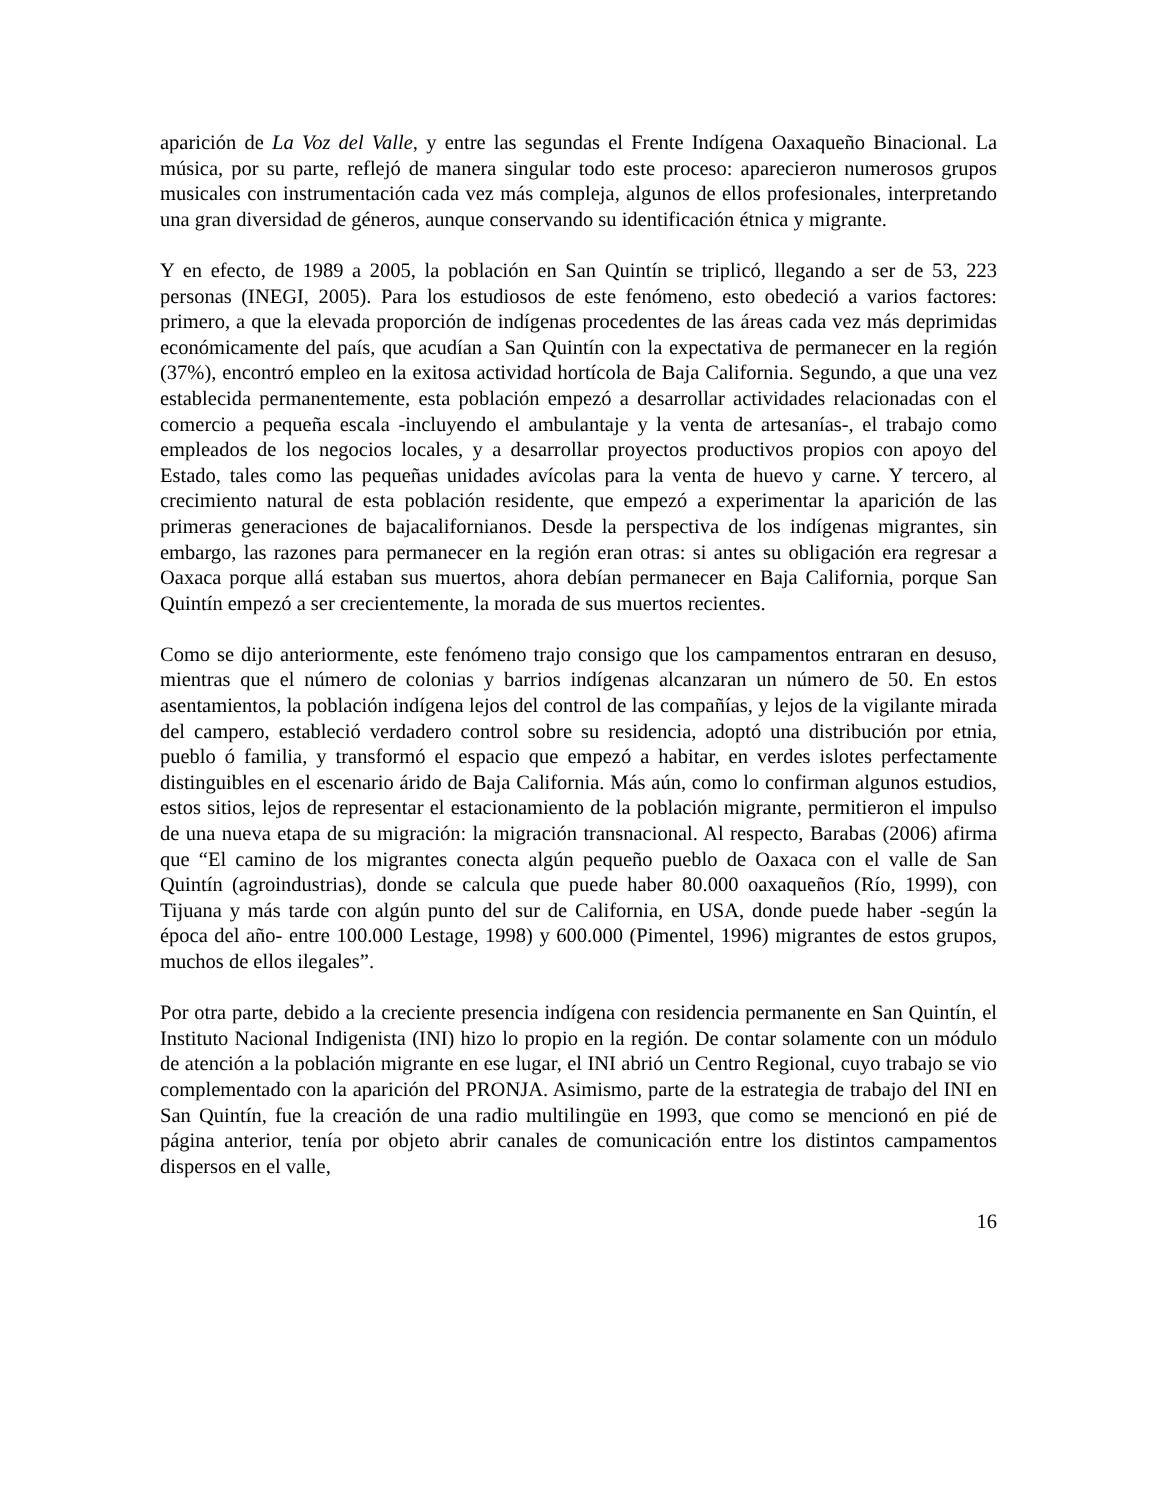aparición de La Voz del Valle, y entre las segundas el Frente Indígena Oaxaqueño Binacional. La música, por su parte, reflejó de manera singular todo este proceso: aparecieron numerosos grupos musicales con instrumentación cada vez más compleja, algunos de ellos profesionales, interpretando una gran diversidad de géneros, aunque conservando su identificación étnica y migrante.
Y en efecto, de 1989 a 2005, la población en San Quintín se triplicó, llegando a ser de 53, 223 personas (INEGI, 2005). Para los estudiosos de este fenómeno, esto obedeció a varios factores: primero, a que la elevada proporción de indígenas procedentes de las áreas cada vez más deprimidas económicamente del país, que acudían a San Quintín con la expectativa de permanecer en la región (37%), encontró empleo en la exitosa actividad hortícola de Baja California. Segundo, a que una vez establecida permanentemente, esta población empezó a desarrollar actividades relacionadas con el comercio a pequeña escala -incluyendo el ambulantaje y la venta de artesanías-, el trabajo como empleados de los negocios locales, y a desarrollar proyectos productivos propios con apoyo del Estado, tales como las pequeñas unidades avícolas para la venta de huevo y carne. Y tercero, al crecimiento natural de esta población residente, que empezó a experimentar la aparición de las primeras generaciones de bajacalifornianos. Desde la perspectiva de los indígenas migrantes, sin embargo, las razones para permanecer en la región eran otras: si antes su obligación era regresar a Oaxaca porque allá estaban sus muertos, ahora debían permanecer en Baja California, porque San Quintín empezó a ser crecientemente, la morada de sus muertos recientes.
Como se dijo anteriormente, este fenómeno trajo consigo que los campamentos entraran en desuso, mientras que el número de colonias y barrios indígenas alcanzaran un número de 50. En estos asentamientos, la población indígena lejos del control de las compañías, y lejos de la vigilante mirada del campero, estableció verdadero control sobre su residencia, adoptó una distribución por etnia, pueblo ó familia, y transformó el espacio que empezó a habitar, en verdes islotes perfectamente distinguibles en el escenario árido de Baja California. Más aún, como lo confirman algunos estudios, estos sitios, lejos de representar el estacionamiento de la población migrante, permitieron el impulso de una nueva etapa de su migración: la migración transnacional. Al respecto, Barabas (2006) afirma que “El camino de los migrantes conecta algún pequeño pueblo de Oaxaca con el valle de San Quintín (agroindustrias), donde se calcula que puede haber 80.000 oaxaqueños (Río, 1999), con Tijuana y más tarde con algún punto del sur de California, en USA, donde puede haber -según la época del año- entre 100.000 Lestage, 1998) y 600.000 (Pimentel, 1996) migrantes de estos grupos, muchos de ellos ilegales”.
Por otra parte, debido a la creciente presencia indígena con residencia permanente en San Quintín, el Instituto Nacional Indigenista (INI) hizo lo propio en la región. De contar solamente con un módulo de atención a la población migrante en ese lugar, el INI abrió un Centro Regional, cuyo trabajo se vio complementado con la aparición del PRONJA. Asimismo, parte de la estrategia de trabajo del INI en San Quintín, fue la creación de una radio multilingüe en 1993, que como se mencionó en pié de página anterior, tenía por objeto abrir canales de comunicación entre los distintos campamentos dispersos en el valle,
16